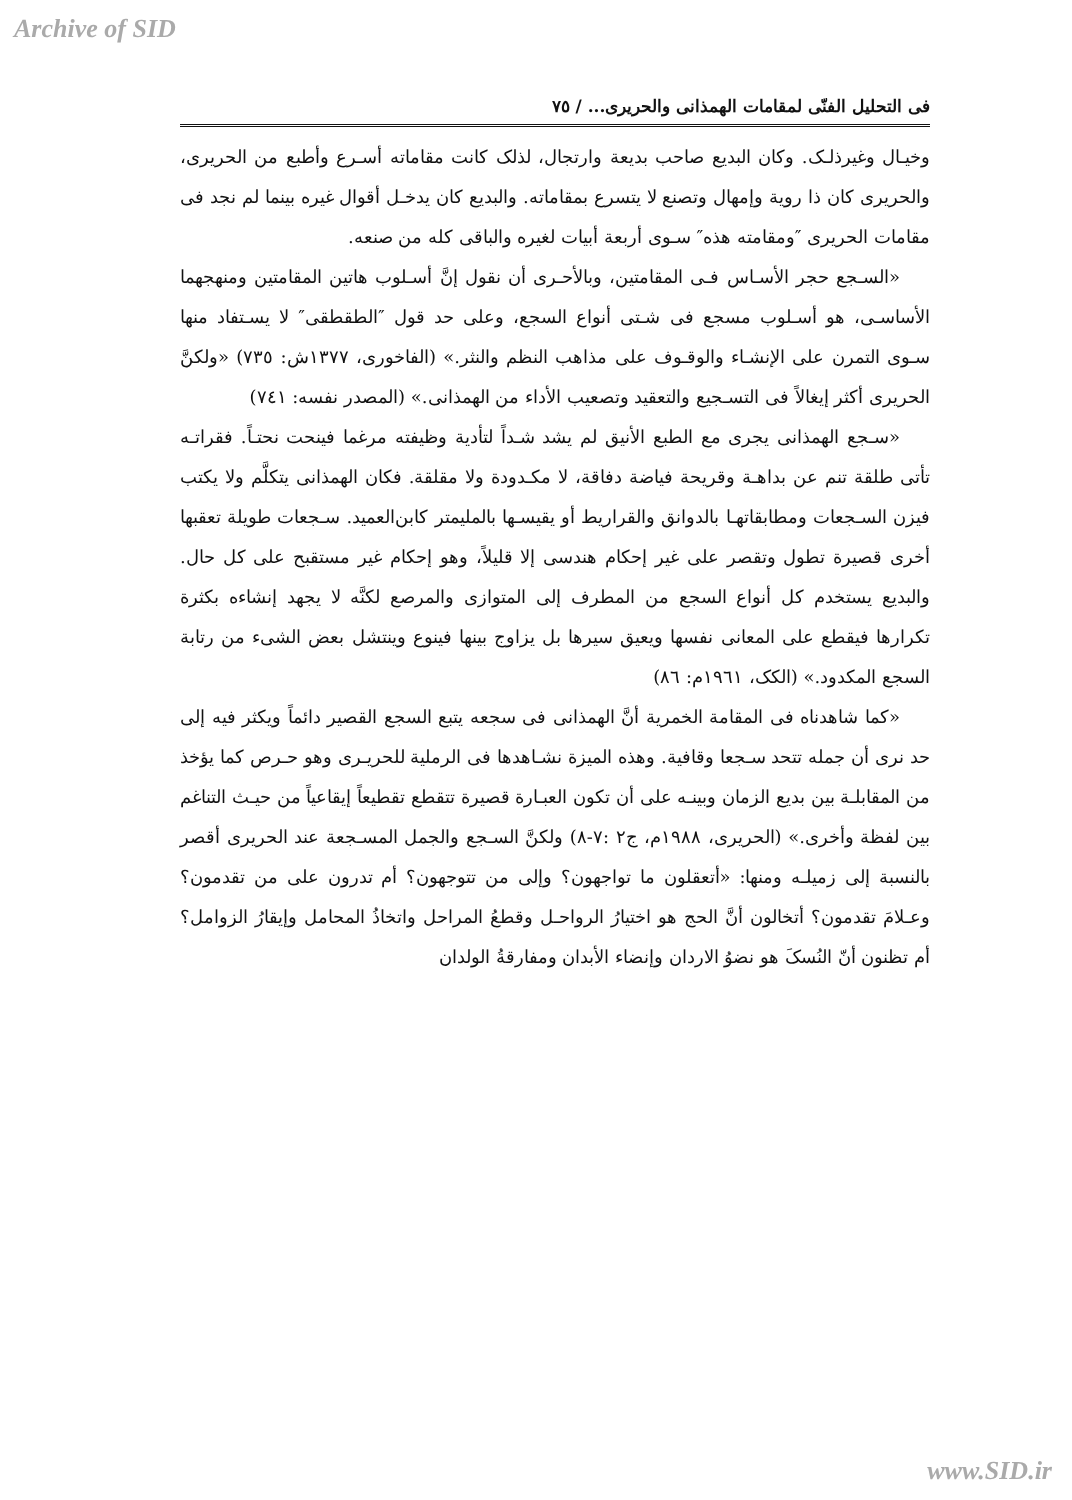Archive of SID
فی التحلیل الفنّی لمقامات الهمذانی والحریری... / ٧٥
وخیـال وغیرذلـک. وکان البدیع صاحب بدیعة وارتجال، لذلک کانت مقاماته أسـرع وأطبع من الحریری، والحریری کان ذا رویة وإمهال وتصنع لا یتسرع بمقاماته. والبدیع کان یدخـل أقوال غیره بینما لم نجد فی مقامات الحریری ″ومقامته هذه″ سـوی أربعة أبیات لغیره والباقی کله من صنعه.
«السـجع حجر الأسـاس فـی المقامتین، وبالأحـری أن نقول إنَّ أسـلوب هاتین المقامتین ومنهجهما الأساسـی، هو أسـلوب مسجع فی شـتی أنواع السجع، وعلی حد قول ″الطقطقی″ لا یسـتفاد منها سـوی التمرن علی الإنشـاء والوقـوف علی مذاهب النظم والنثر.» (الفاخوری، ١٣٧٧ش: ٧٣٥) «ولکنَّ الحریری أکثر إیغالاً فی التسـجیع والتعقید وتصعیب الأداء من الهمذانی.» (المصدر نفسه: ٧٤١)
«سـجع الهمذانی یجری مع الطبع الأنیق لم یشد شـداً لتأدیة وظیفته مرغما فینحت نحتـاً. فقراتـه تأتی طلقة تنم عن بداهـة وقریحة فیاضة دفاقة، لا مکـدودة ولا مقلقة. فکان الهمذانی یتکلَّم ولا یکتب فیزن السـجعات ومطابقاتهـا بالدوانق والقراریط أو یقیسـها بالملیمتر کابن‌العمید. سـجعات طویلة تعقبها أخری قصیرة تطول وتقصر علی غیر إحکام هندسی إلا قلیلاً، وهو إحکام غیر مستقبح علی کل حال. والبدیع یستخدم کل أنواع السجع من المطرف إلی المتوازی والمرصع لکنَّه لا یجهد إنشاءه بکثرة تکرارها فیقطع علی المعانی نفسها ویعیق سیرها بل یزاوج بینها فینوع وینتشل بعض الشیء من رتابة السجع المکدود.» (الکک، ١٩٦١م: ٨٦)
«کما شاهدناه فی المقامة الخمریة أنَّ الهمذانی فی سجعه یتبع السجع القصیر دائماً ویکثر فیه إلی حد نری أن جمله تتحد سـجعا وقافیة. وهذه المیزة نشـاهدها فی الرملیة للحریـری وهو حـرص کما یؤخذ من المقابلـة بین بدیع الزمان وبینـه علی أن تکون العبـارة قصیرة تتقطع تقطیعاً إیقاعیاً من حیـث التناغم بین لفظة وأخری.» (الحریری، ١٩٨٨م، ج٢ :٧-٨) ولکنَّ السـجع والجمل المسـجعة عند الحریری أقصر بالنسبة إلی زمیلـه ومنها: «أتعقلون ما تواجهون؟ وإلی من تتوجهون؟ أم تدرون علی من تقدمون؟ وعـلامَ تقدمون؟ أتخالون أنَّ الحج هو اختیارُ الرواحـل وقطعُ المراحل واتخاذُ المحامل وإیقارُ الزوامل؟ أم تظنون أنّ النُسکَ هو نضوُ الاردان وإنضاء الأبدان ومفارقةُ الولدان
www.SID.ir